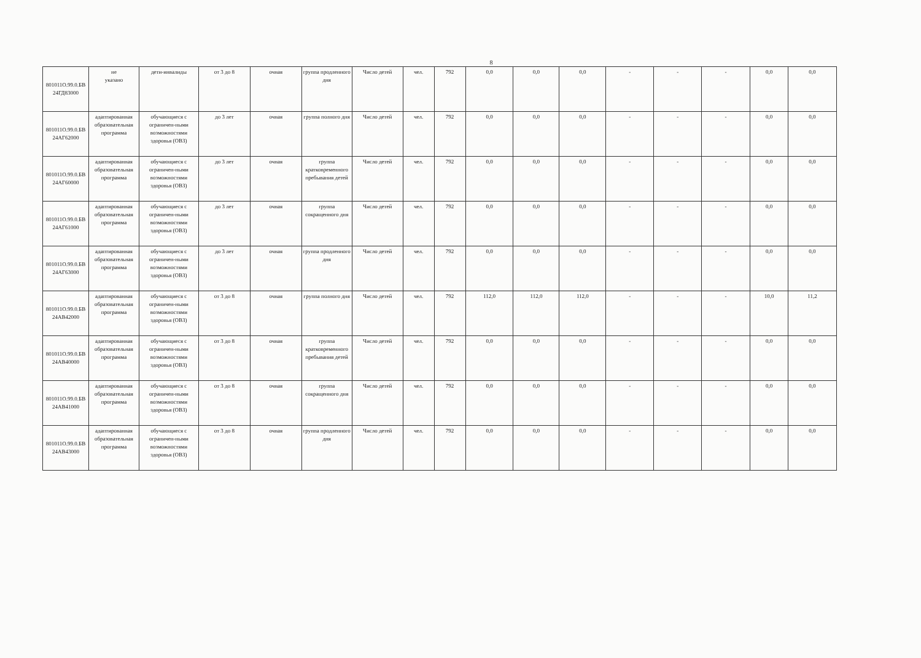8
| 801011О.99.0.БВ 24ГД83000 | не указано | дети-инвалиды | от 3 до 8 | очная | группа продленного дня | Число детей | чел. | 792 | 0,0 | 0,0 | 0,0 | - | - | - | 0,0 | 0,0 |
| 801011О.99.0.БВ 24АГ62000 | адаптированная образовательная программа | обучающиеся с ограничен-ными возможностями здоровья (ОВЗ) | до 3 лет | очная | группа полного дня | Число детей | чел. | 792 | 0,0 | 0,0 | 0,0 | - | - | - | 0,0 | 0,0 |
| 801011О.99.0.БВ 24АГ60000 | адаптированная образовательная программа | обучающиеся с ограничен-ными возможностями здоровья (ОВЗ) | до 3 лет | очная | группа кратковременного пребывания детей | Число детей | чел. | 792 | 0,0 | 0,0 | 0,0 | - | - | - | 0,0 | 0,0 |
| 801011О.99.0.БВ 24АГ61000 | адаптированная образовательная программа | обучающиеся с ограничен-ными возможностями здоровья (ОВЗ) | до 3 лет | очная | группа сокращенного дня | Число детей | чел. | 792 | 0,0 | 0,0 | 0,0 | - | - | - | 0,0 | 0,0 |
| 801011О.99.0.БВ 24АГ63000 | адаптированная образовательная программа | обучающиеся с ограничен-ными возможностями здоровья (ОВЗ) | до 3 лет | очная | группа продленного дня | Число детей | чел. | 792 | 0,0 | 0,0 | 0,0 | - | - | - | 0,0 | 0,0 |
| 801011О.99.0.БВ 24АВ42000 | адаптированная образовательная программа | обучающиеся с ограничен-ными возможностями здоровья (ОВЗ) | от 3 до 8 | очная | группа полного дня | Число детей | чел. | 792 | 112,0 | 112,0 | 112,0 | - | - | - | 10,0 | 11,2 |
| 801011О.99.0.БВ 24АВ40000 | адаптированная образовательная программа | обучающиеся с ограничен-ными возможностями здоровья (ОВЗ) | от 3 до 8 | очная | группа кратковременного пребывания детей | Число детей | чел. | 792 | 0,0 | 0,0 | 0,0 | - | - | - | 0,0 | 0,0 |
| 801011О.99.0.БВ 24АВ41000 | адаптированная образовательная программа | обучающиеся с ограничен-ными возможностями здоровья (ОВЗ) | от 3 до 8 | очная | группа сокращенного дня | Число детей | чел. | 792 | 0,0 | 0,0 | 0,0 | - | - | - | 0,0 | 0,0 |
| 801011О.99.0.БВ 24АВ43000 | адаптированная образовательная программа | обучающиеся с ограничен-ными возможностями здоровья (ОВЗ) | от 3 до 8 | очная | группа продленного дня | Число детей | чел. | 792 | 0,0 | 0,0 | 0,0 | - | - | - | 0,0 | 0,0 |